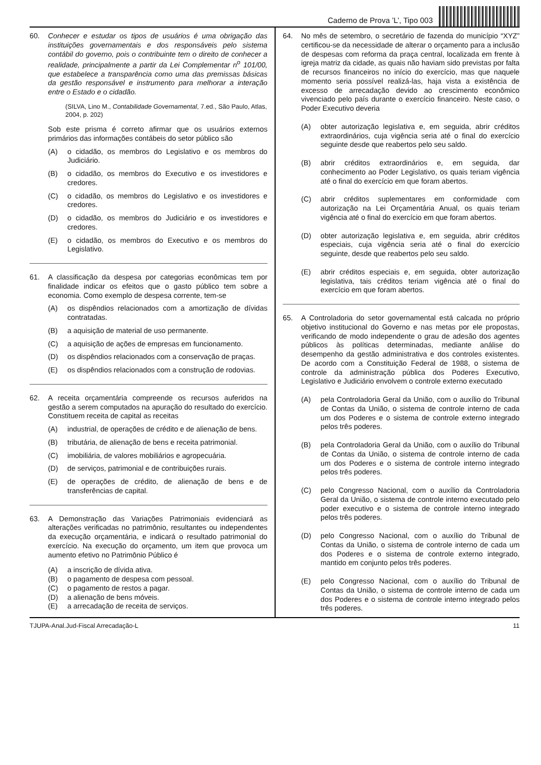Caderno de Prova ’L’, Tipo 003
60. Conhecer e estudar os tipos de usuários é uma obrigação das instituições governamentais e dos responsáveis pelo sistema contábil do governo, pois o contribuinte tem o direito de conhecer a realidade, principalmente a partir da Lei Complementar n<sup>o</sup> 101/00, que estabelece a transparência como uma das premissas básicas da gestão responsável e instrumento para melhorar a interação entre o Estado e o cidadão.
(SILVA, Lino M., Contabilidade Governamental, 7.ed., São Paulo, Atlas, 2004, p. 202)
Sob este prisma é correto afirmar que os usuários externos primários das informações contábeis do setor público são
(A) o cidadão, os membros do Legislativo e os membros do Judiciário.
(B) o cidadão, os membros do Executivo e os investidores e credores.
(C) o cidadão, os membros do Legislativo e os investidores e credores.
(D) o cidadão, os membros do Judiciário e os investidores e credores.
(E) o cidadão, os membros do Executivo e os membros do Legislativo.
61. A classificação da despesa por categorias econômicas tem por finalidade indicar os efeitos que o gasto público tem sobre a economia. Como exemplo de despesa corrente, tem-se
(A) os dispêndios relacionados com a amortização de dívidas contratadas.
(B) a aquisição de material de uso permanente.
(C) a aquisição de ações de empresas em funcionamento.
(D) os dispêndios relacionados com a conservação de praças.
(E) os dispêndios relacionados com a construção de rodovias.
62. A receita orçamentária compreende os recursos auferidos na gestão a serem computados na apuração do resultado do exercício. Constituem receita de capital as receitas
(A) industrial, de operações de crédito e de alienação de bens.
(B) tributária, de alienação de bens e receita patrimonial.
(C) imobiliária, de valores mobiliários e agropecuária.
(D) de serviços, patrimonial e de contribuições rurais.
(E) de operações de crédito, de alienação de bens e de transferências de capital.
63. A Demonstração das Variações Patrimoniais evidenciará as alterações verificadas no patrimônio, resultantes ou independentes da execução orçamentária, e indicará o resultado patrimonial do exercício. Na execução do orçamento, um item que provoca um aumento efetivo no Patrimônio Público é
(A) a inscrição de dívida ativa.
(B) o pagamento de despesa com pessoal.
(C) o pagamento de restos a pagar.
(D) a alienação de bens móveis.
(E) a arrecadação de receita de serviços.
64. No mês de setembro, o secretário de fazenda do município “XYZ” certificou-se da necessidade de alterar o orçamento para a inclusão de despesas com reforma da praça central, localizada em frente à igreja matriz da cidade, as quais não haviam sido previstas por falta de recursos financeiros no início do exercício, mas que naquele momento seria possível realizá-las, haja vista a existência de excesso de arrecadação devido ao crescimento econômico vivenciado pelo país durante o exercício financeiro. Neste caso, o Poder Executivo deveria
(A) obter autorização legislativa e, em seguida, abrir créditos extraordinários, cuja vigência seria até o final do exercício seguinte desde que reabertos pelo seu saldo.
(B) abrir créditos extraordinários e, em seguida, dar conhecimento ao Poder Legislativo, os quais teriam vigência até o final do exercício em que foram abertos.
(C) abrir créditos suplementares em conformidade com autorização na Lei Orçamentária Anual, os quais teriam vigência até o final do exercício em que foram abertos.
(D) obter autorização legislativa e, em seguida, abrir créditos especiais, cuja vigência seria até o final do exercício seguinte, desde que reabertos pelo seu saldo.
(E) abrir créditos especiais e, em seguida, obter autorização legislativa, tais créditos teriam vigência até o final do exercício em que foram abertos.
65. A Controladoria do setor governamental está calcada no próprio objetivo institucional do Governo e nas metas por ele propostas, verificando de modo independente o grau de adesão dos agentes públicos às políticas determinadas, mediante análise do desempenho da gestão administrativa e dos controles existentes. De acordo com a Constituição Federal de 1988, o sistema de controle da administração pública dos Poderes Executivo, Legislativo e Judiciário envolvem o controle externo executado
(A) pela Controladoria Geral da União, com o auxílio do Tribunal de Contas da União, o sistema de controle interno de cada um dos Poderes e o sistema de controle externo integrado pelos três poderes.
(B) pela Controladoria Geral da União, com o auxílio do Tribunal de Contas da União, o sistema de controle interno de cada um dos Poderes e o sistema de controle interno integrado pelos três poderes.
(C) pelo Congresso Nacional, com o auxílio da Controladoria Geral da União, o sistema de controle interno executado pelo poder executivo e o sistema de controle interno integrado pelos três poderes.
(D) pelo Congresso Nacional, com o auxílio do Tribunal de Contas da União, o sistema de controle interno de cada um dos Poderes e o sistema de controle externo integrado, mantido em conjunto pelos três poderes.
(E) pelo Congresso Nacional, com o auxílio do Tribunal de Contas da União, o sistema de controle interno de cada um dos Poderes e o sistema de controle interno integrado pelos três poderes.
TJUPA-Anal.Jud-Fiscal Arrecadação-L 11